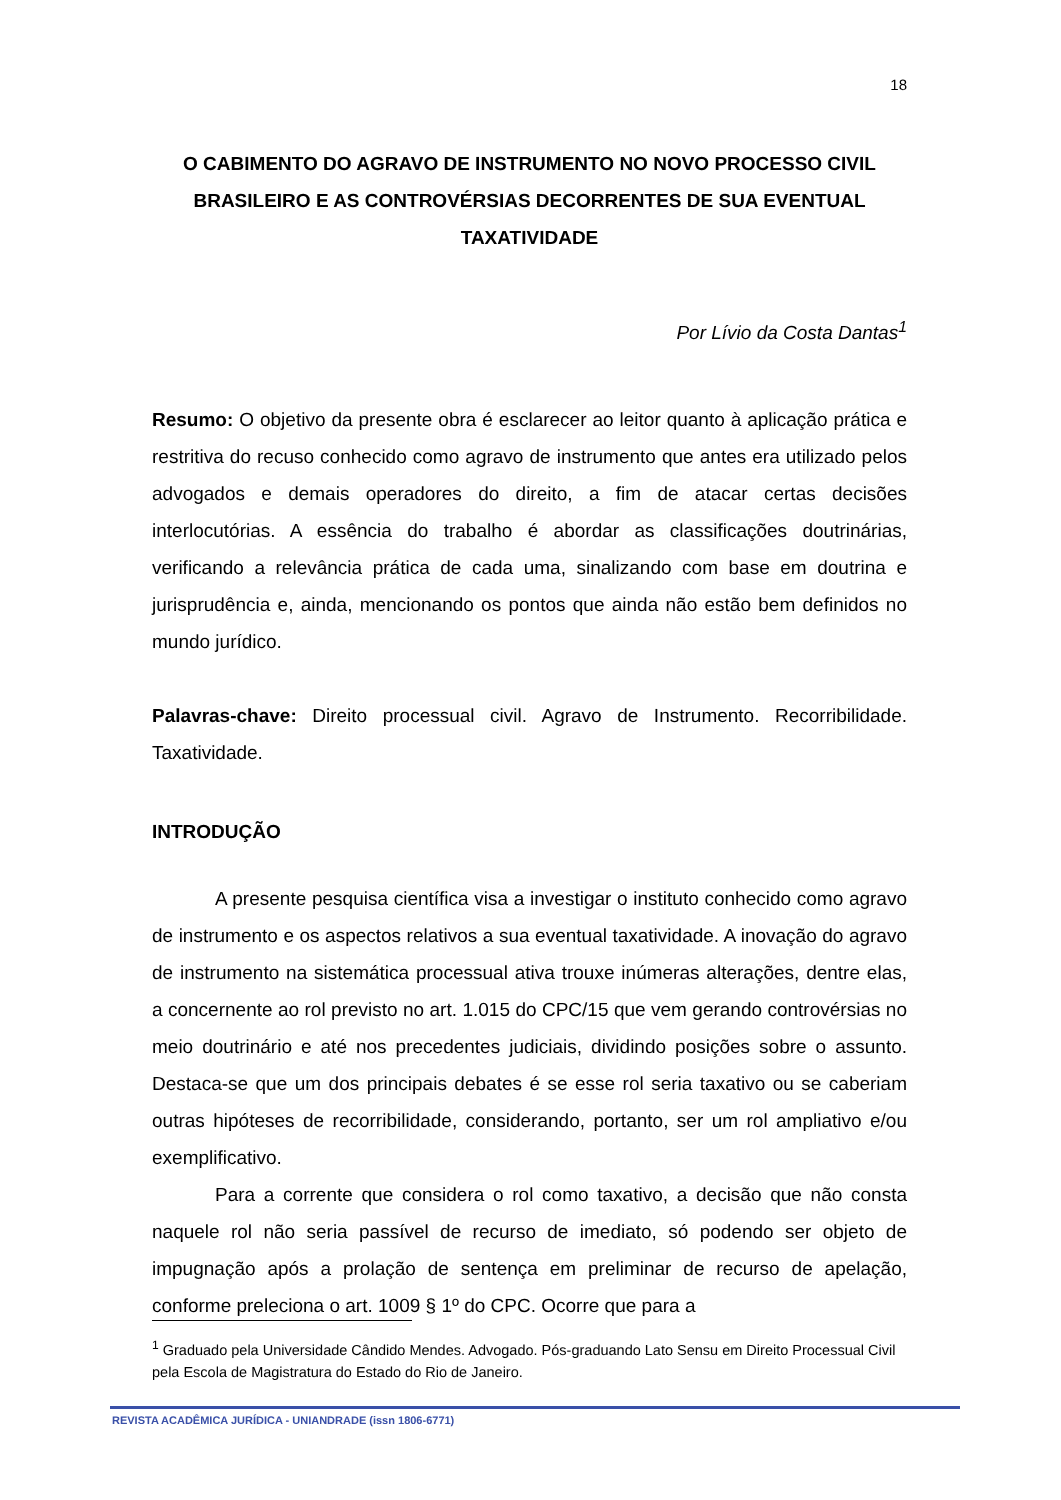18
O CABIMENTO DO AGRAVO DE INSTRUMENTO NO NOVO PROCESSO CIVIL BRASILEIRO E AS CONTROVÉRSIAS DECORRENTES DE SUA EVENTUAL TAXATIVIDADE
Por Lívio da Costa Dantas<sup>1</sup>
Resumo: O objetivo da presente obra é esclarecer ao leitor quanto à aplicação prática e restritiva do recuso conhecido como agravo de instrumento que antes era utilizado pelos advogados e demais operadores do direito, a fim de atacar certas decisões interlocutórias. A essência do trabalho é abordar as classificações doutrinárias, verificando a relevância prática de cada uma, sinalizando com base em doutrina e jurisprudência e, ainda, mencionando os pontos que ainda não estão bem definidos no mundo jurídico.
Palavras-chave: Direito processual civil. Agravo de Instrumento. Recorribilidade. Taxatividade.
INTRODUÇÃO
A presente pesquisa científica visa a investigar o instituto conhecido como agravo de instrumento e os aspectos relativos a sua eventual taxatividade. A inovação do agravo de instrumento na sistemática processual ativa trouxe inúmeras alterações, dentre elas, a concernente ao rol previsto no art. 1.015 do CPC/15 que vem gerando controvérsias no meio doutrinário e até nos precedentes judiciais, dividindo posições sobre o assunto. Destaca-se que um dos principais debates é se esse rol seria taxativo ou se caberiam outras hipóteses de recorribilidade, considerando, portanto, ser um rol ampliativo e/ou exemplificativo.
Para a corrente que considera o rol como taxativo, a decisão que não consta naquele rol não seria passível de recurso de imediato, só podendo ser objeto de impugnação após a prolação de sentença em preliminar de recurso de apelação, conforme preleciona o art. 1009 § 1º do CPC. Ocorre que para a
<sup>1</sup> Graduado pela Universidade Cândido Mendes. Advogado. Pós-graduando Lato Sensu em Direito Processual Civil pela Escola de Magistratura do Estado do Rio de Janeiro.
REVISTA ACADÊMICA JURÍDICA - UNIANDRADE (issn 1806-6771)